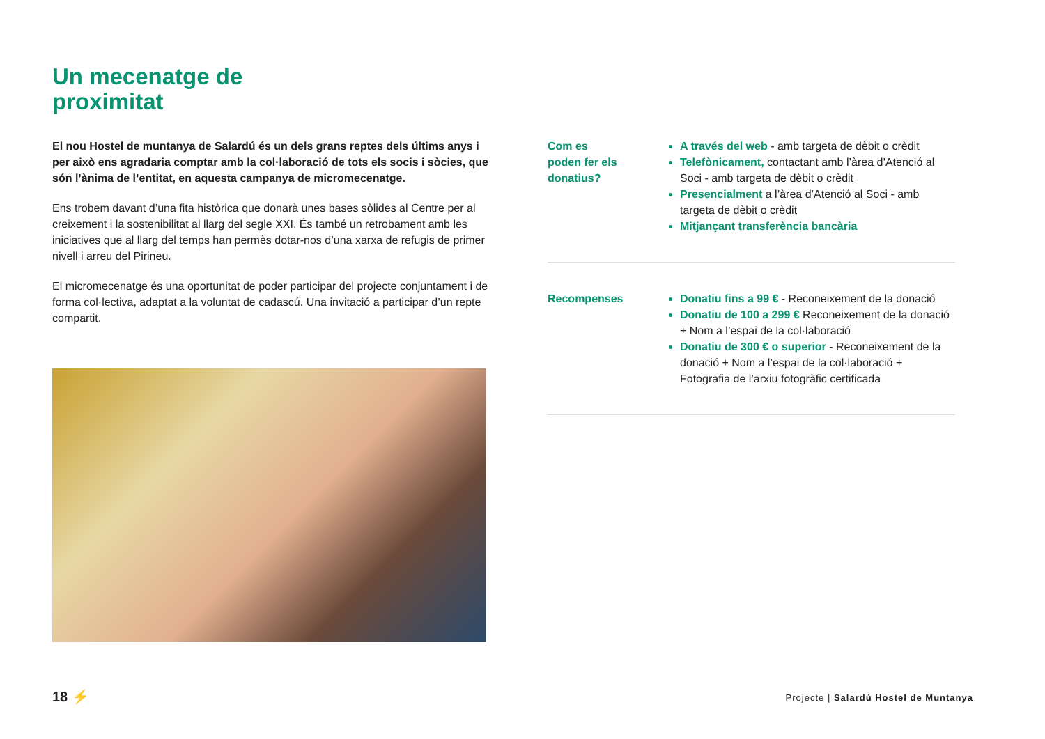Un mecenatge de
proximitat
El nou Hostel de muntanya de Salardú és un dels grans reptes dels últims anys i per això ens agradaria comptar amb la col·laboració de tots els socis i sòcies, que són l’ànima de l’entitat, en aquesta campanya de micromecenatge.
Ens trobem davant d’una fita històrica que donarà unes bases sòlides al Centre per al creixement i la sostenibilitat al llarg del segle XXI. És també un retrobament amb les iniciatives que al llarg del temps han permès dotar-nos d’una xarxa de refugis de primer nivell i arreu del Pirineu.
El micromecenatge és una oportunitat de poder participar del projecte conjuntament i de forma col·lectiva, adaptat a la voluntat de cadascú. Una invitació a participar d’un repte compartit.
Com es
poden fer els
donatius?
A través del web - amb targeta de dèbit o crèdit
Telefònicament, contactant amb l’àrea d’Atenció al Soci - amb targeta de dèbit o crèdit
Presencialment a l’àrea d’Atenció al Soci - amb targeta de dèbit o crèdit
Mitjançant transferència bancària
Recompenses Donatiu fins a 99 € - Reconeixement de la donació
Donatiu de 100 a 299 € Reconeixement de la donació + Nom a l’espai de la col·laboració
Donatiu de 300 € o superior - Reconeixement de la donació + Nom a l’espai de la col·laboració + Fotografia de l’arxiu fotogràfic certificada
18 ⚡
Projecte | Salardú Hostel de Muntanya